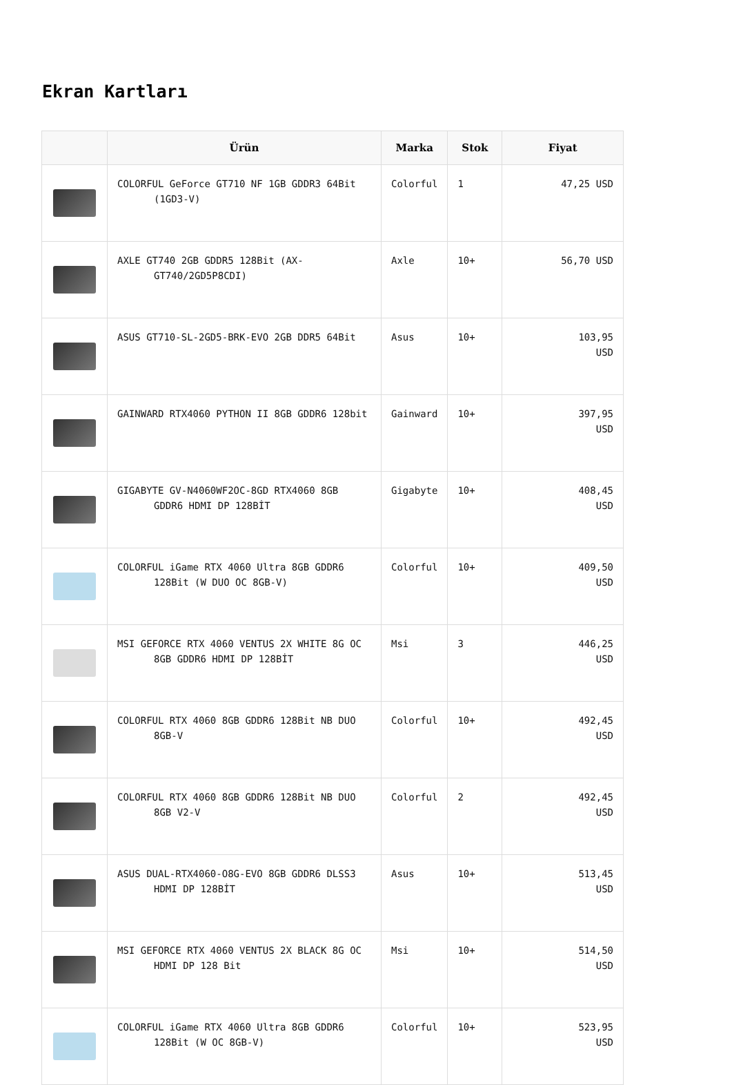Ekran Kartları
| | Ürün | Marka | Stok | Fiyat |
| --- | --- | --- | --- | --- |
| | COLORFUL GeForce GT710 NF 1GB GDDR3 64Bit (1GD3-V) | Colorful | 1 | 47,25 USD |
| | AXLE GT740 2GB GDDR5 128Bit (AX- GT740/2GD5P8CDI) | Axle | 10+ | 56,70 USD |
| | ASUS GT710-SL-2GD5-BRK-EVO 2GB DDR5 64Bit | Asus | 10+ | 103,95 USD |
| | GAINWARD RTX4060 PYTHON II 8GB GDDR6 128bit | Gainward | 10+ | 397,95 USD |
| | GIGABYTE GV-N4060WF2OC-8GD RTX4060 8GB GDDR6 HDMI DP 128BİT | Gigabyte | 10+ | 408,45 USD |
| | COLORFUL iGame RTX 4060 Ultra 8GB GDDR6 128Bit (W DUO OC 8GB-V) | Colorful | 10+ | 409,50 USD |
| | MSI GEFORCE RTX 4060 VENTUS 2X WHITE 8G OC 8GB GDDR6 HDMI DP 128BİT | Msi | 3 | 446,25 USD |
| | COLORFUL RTX 4060 8GB GDDR6 128Bit NB DUO 8GB-V | Colorful | 10+ | 492,45 USD |
| | COLORFUL RTX 4060 8GB GDDR6 128Bit NB DUO 8GB V2-V | Colorful | 2 | 492,45 USD |
| | ASUS DUAL-RTX4060-O8G-EVO 8GB GDDR6 DLSS3 HDMI DP 128BİT | Asus | 10+ | 513,45 USD |
| | MSI GEFORCE RTX 4060 VENTUS 2X BLACK 8G OC HDMI DP 128 Bit | Msi | 10+ | 514,50 USD |
| | COLORFUL iGame RTX 4060 Ultra 8GB GDDR6 128Bit (W OC 8GB-V) | Colorful | 10+ | 523,95 USD |